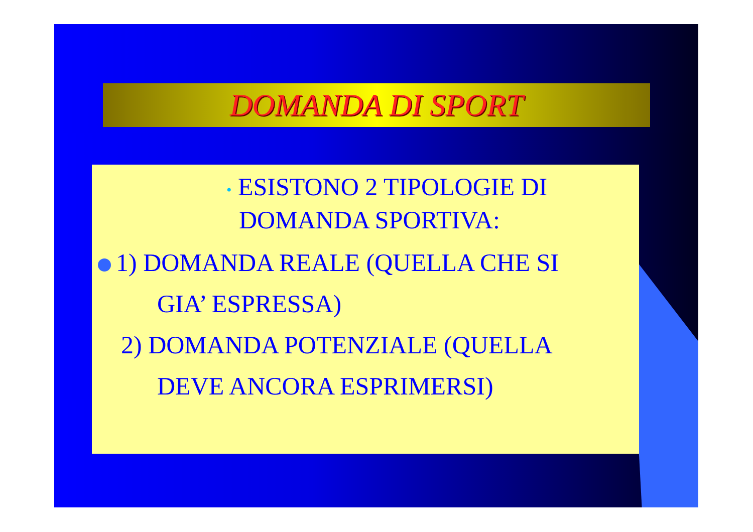DOMANDA DI SPORT
• ESISTONO 2 TIPOLOGIE DI
DOMANDA SPORTIVA:
1) DOMANDA REALE (QUELLA CHE SI
GIA’ ESPRESSA)
2) DOMANDA POTENZIALE (QUELLA
DEVE ANCORA ESPRIMERSI)